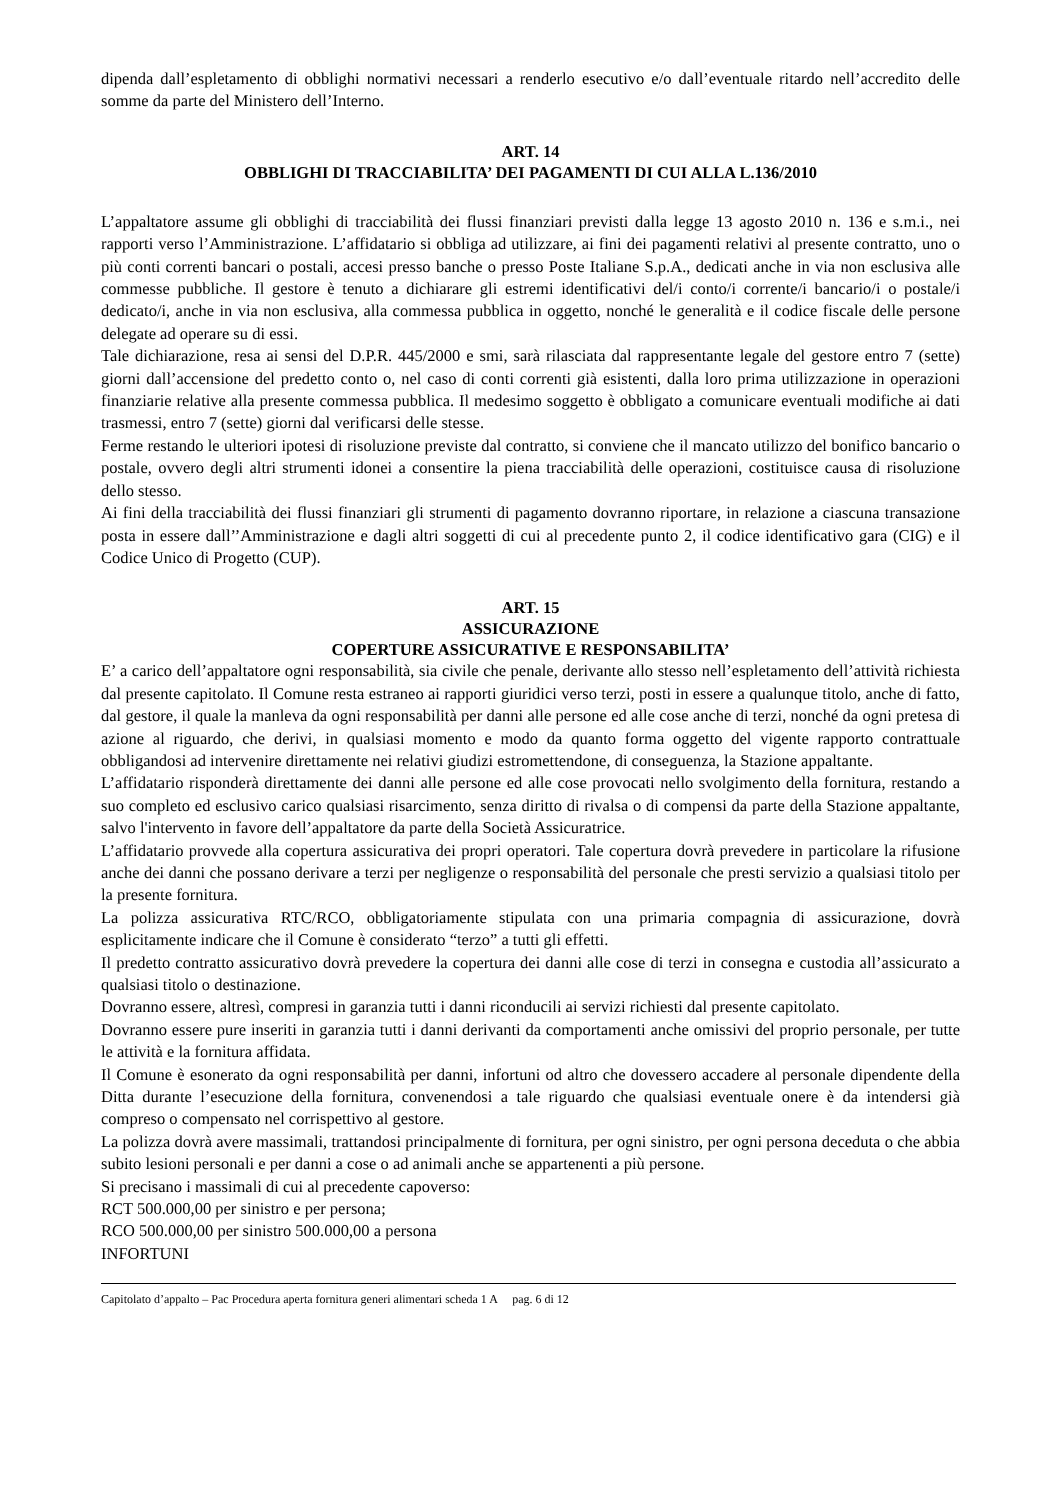dipenda dall’espletamento di obblighi normativi necessari a renderlo esecutivo e/o dall’eventuale ritardo nell’accredito delle somme da parte del Ministero dell’Interno.
ART. 14
OBBLIGHI DI TRACCIABILITA’ DEI PAGAMENTI DI CUI ALLA L.136/2010
L’appaltatore assume gli obblighi di tracciabilità dei flussi finanziari previsti dalla legge 13 agosto 2010 n. 136 e s.m.i., nei rapporti verso l’Amministrazione. L’affidatario si obbliga ad utilizzare, ai fini dei pagamenti relativi al presente contratto, uno o più conti correnti bancari o postali, accesi presso banche o presso Poste Italiane S.p.A., dedicati anche in via non esclusiva alle commesse pubbliche. Il gestore è tenuto a dichiarare gli estremi identificativi del/i conto/i corrente/i bancario/i o postale/i dedicato/i, anche in via non esclusiva, alla commessa pubblica in oggetto, nonché le generalità e il codice fiscale delle persone delegate ad operare su di essi.
Tale dichiarazione, resa ai sensi del D.P.R. 445/2000 e smi, sarà rilasciata dal rappresentante legale del gestore entro 7 (sette) giorni dall’accensione del predetto conto o, nel caso di conti correnti già esistenti, dalla loro prima utilizzazione in operazioni finanziarie relative alla presente commessa pubblica. Il medesimo soggetto è obbligato a comunicare eventuali modifiche ai dati trasmessi, entro 7 (sette) giorni dal verificarsi delle stesse.
Ferme restando le ulteriori ipotesi di risoluzione previste dal contratto, si conviene che il mancato utilizzo del bonifico bancario o postale, ovvero degli altri strumenti idonei a consentire la piena tracciabilità delle operazioni, costituisce causa di risoluzione dello stesso.
Ai fini della tracciabilità dei flussi finanziari gli strumenti di pagamento dovranno riportare, in relazione a ciascuna transazione posta in essere dall’’Amministrazione e dagli altri soggetti di cui al precedente punto 2, il codice identificativo gara (CIG) e il Codice Unico di Progetto (CUP).
ART. 15
ASSICURAZIONE
COPERTURE ASSICURATIVE E RESPONSABILITA’
E’ a carico dell’appaltatore ogni responsabilità, sia civile che penale, derivante allo stesso nell’espletamento dell’attività richiesta dal presente capitolato. Il Comune resta estraneo ai rapporti giuridici verso terzi, posti in essere a qualunque titolo, anche di fatto, dal gestore, il quale la manleva da ogni responsabilità per danni alle persone ed alle cose anche di terzi, nonché da ogni pretesa di azione al riguardo, che derivi, in qualsiasi momento e modo da quanto forma oggetto del vigente rapporto contrattuale obbligandosi ad intervenire direttamente nei relativi giudizi estromettendone, di conseguenza, la Stazione appaltante.
L’affidatario risponderà direttamente dei danni alle persone ed alle cose provocati nello svolgimento della fornitura, restando a suo completo ed esclusivo carico qualsiasi risarcimento, senza diritto di rivalsa o di compensi da parte della Stazione appaltante, salvo l'intervento in favore dell’appaltatore da parte della Società Assicuratrice.
L’affidatario provvede alla copertura assicurativa dei propri operatori. Tale copertura dovrà prevedere in particolare la rifusione anche dei danni che possano derivare a terzi per negligenze o responsabilità del personale che presti servizio a qualsiasi titolo per la presente fornitura.
La polizza assicurativa RTC/RCO, obbligatoriamente stipulata con una primaria compagnia di assicurazione, dovrà esplicitamente indicare che il Comune è considerato “terzo” a tutti gli effetti.
Il predetto contratto assicurativo dovrà prevedere la copertura dei danni alle cose di terzi in consegna e custodia all’assicurato a qualsiasi titolo o destinazione.
Dovranno essere, altresì, compresi in garanzia tutti i danni riconducili ai servizi richiesti dal presente capitolato.
Dovranno essere pure inseriti in garanzia tutti i danni derivanti da comportamenti anche omissivi del proprio personale, per tutte le attività e la fornitura affidata.
Il Comune è esonerato da ogni responsabilità per danni, infortuni od altro che dovessero accadere al personale dipendente della Ditta durante l’esecuzione della fornitura, convenendosi a tale riguardo che qualsiasi eventuale onere è da intendersi già compreso o compensato nel corrispettivo al gestore.
La polizza dovrà avere massimali, trattandosi principalmente di fornitura, per ogni sinistro, per ogni persona deceduta o che abbia subito lesioni personali e per danni a cose o ad animali anche se appartenenti a più persone.
Si precisano i massimali di cui al precedente capoverso:
RCT 500.000,00 per sinistro e per persona;
RCO 500.000,00 per sinistro 500.000,00 a persona
INFORTUNI
Capitolato d’appalto – Pac Procedura aperta fornitura generi alimentari scheda 1 A pag. 6 di 12